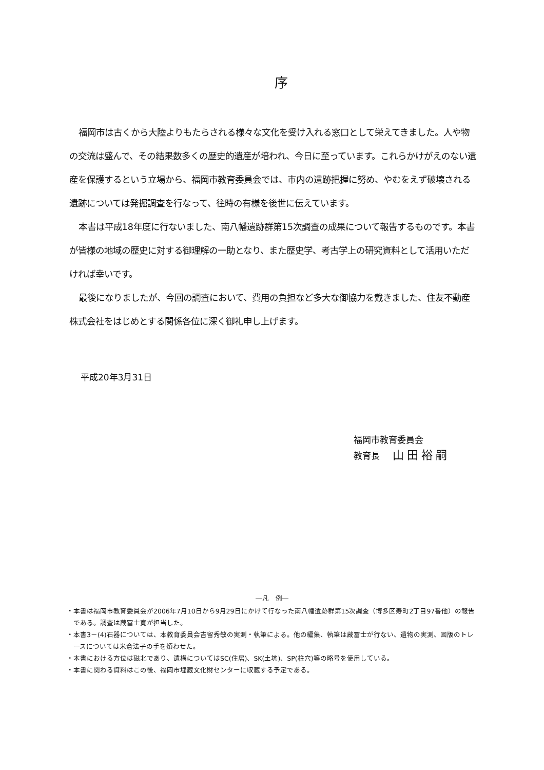序
福岡市は古くから大陸よりもたらされる様々な文化を受け入れる窓口として栄えてきました。人や物の交流は盛んで、その結果数多くの歴史的遺産が培われ、今日に至っています。これらかけがえのない遺産を保護するという立場から、福岡市教育委員会では、市内の遺跡把握に努め、やむをえず破壊される遺跡については発掘調査を行なって、往時の有様を後世に伝えています。
本書は平成18年度に行ないました、南八幡遺跡群第15次調査の成果について報告するものです。本書が皆様の地域の歴史に対する御理解の一助となり、また歴史学、考古学上の研究資料として活用いただければ幸いです。
最後になりましたが、今回の調査において、費用の負担など多大な御協力を戴きました、住友不動産株式会社をはじめとする関係各位に深く御礼申し上げます。
平成20年3月31日
福岡市教育委員会
教育長 山田裕嗣
―凡　例―
・本書は福岡市教育委員会が2006年7月10日から9月29日にかけて行なった南八幡遺跡群第15次調査（博多区寿町2丁目97番他）の報告である。調査は蔵冨士寛が担当した。
・本書3－(4)石器については、本教育委員会吉留秀敏の実測・執筆による。他の編集、執筆は蔵冨士が行ない、遺物の実測、図版のトレースについては米倉法子の手を煩わせた。
・本書における方位は磁北であり、遺構についてはSC(住居)、SK(土坑)、SP(柱穴)等の略号を使用している。
・本書に関わる資料はこの後、福岡市埋蔵文化財センターに収蔵する予定である。